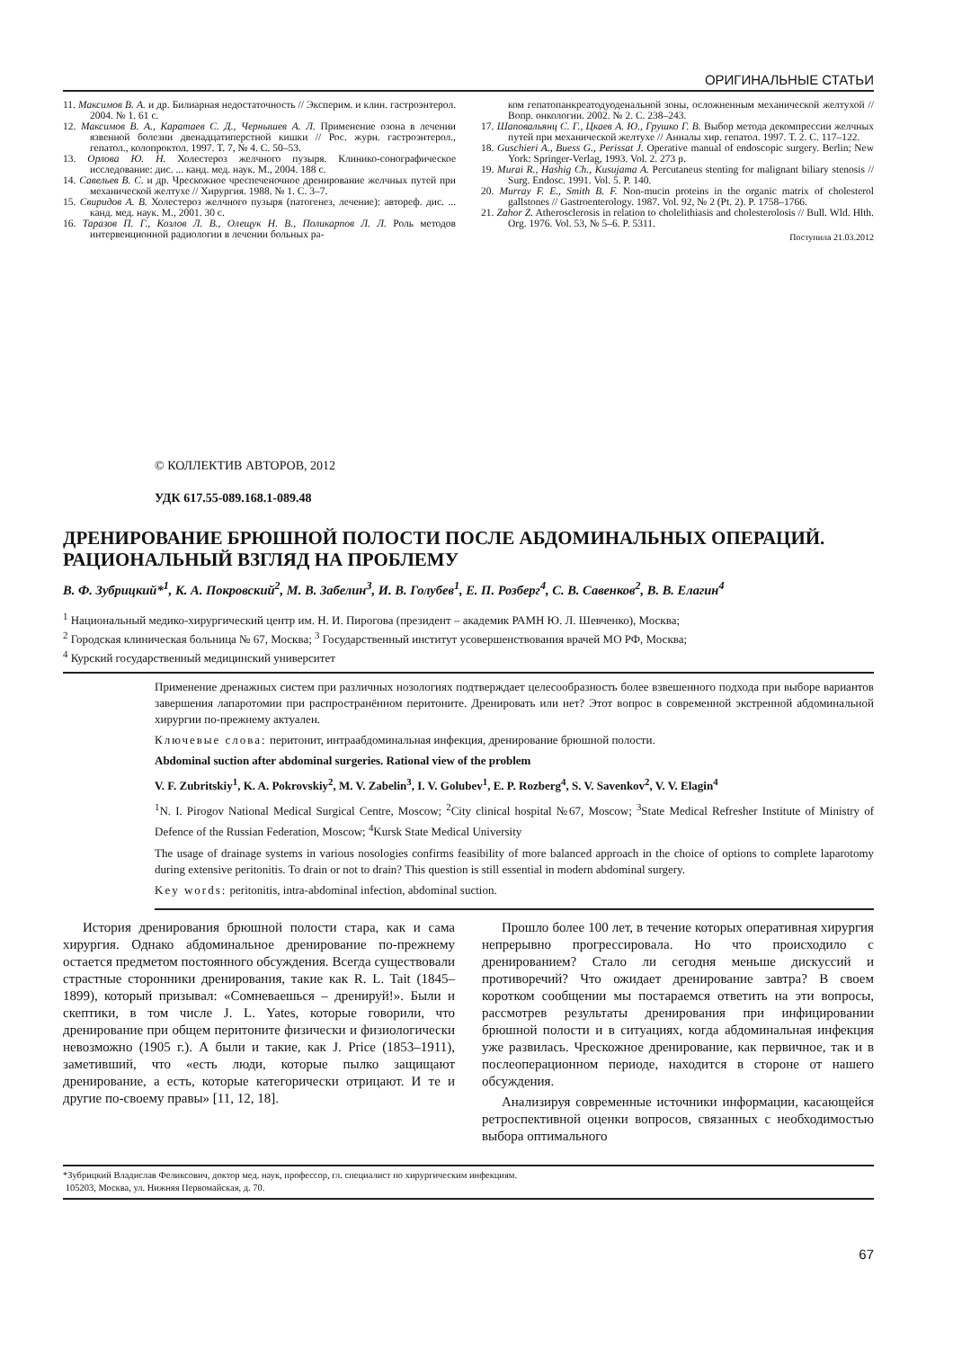ОРИГИНАЛЬНЫЕ СТАТЬИ
11. Максимов В. А. и др. Билиарная недостаточность // Эксперим. и клин. гастроэнтерол. 2004. № 1. 61 с.
12. Максимов В. А., Каратаев С. Д., Чернышев А. Л. Применение озона в лечении язвенной болезни двенадцатиперстной кишки // Рос. журн. гастроэнтерол., гепатол., колопроктол. 1997. Т. 7, № 4. С. 50–53.
13. Орлова Ю. Н. Холестероз желчного пузыря. Клинико-сонографическое исследование: дис. ... канд. мед. наук. М., 2004. 188 с.
14. Савельев В. С. и др. Чрескожное чреспеченочное дренирование желчных путей при механической желтухе // Хирургия. 1988. № 1. С. 3–7.
15. Свиридов А. В. Холестероз желчного пузыря (патогенез, лечение): автореф. дис. ... канд. мед. наук. М., 2001. 30 с.
16. Таразов П. Г., Козлов Л. В., Олещук Н. В., Поликарпов Л. Л. Роль методов интервенционной радиологии в лечении больных ра-
ком гепатопанкреатодуоденальной зоны, осложненным механической желтухой // Вопр. онкологии. 2002. № 2. С. 238–243.
17. Шаповальянц С. Г., Цкаев А. Ю., Грушко Г. В. Выбор метода декомпрессии желчных путей при механической желтухе // Анналы хир. гепатол. 1997. Т. 2. С. 117–122.
18. Guschieri A., Buess G., Perissat J. Operative manual of endoscopic surgery. Berlin; New York: Springer-Verlag, 1993. Vol. 2. 273 p.
19. Murai R., Hashig Ch., Kusujama A. Percutaneus stenting for malignant biliary stenosis // Surg. Endosc. 1991. Vol. 5. P. 140.
20. Murray F. E., Smith B. F. Non-mucin proteins in the organic matrix of cholesterol gallstones // Gastroenterology. 1987. Vol. 92, № 2 (Pt. 2). P. 1758–1766.
21. Zahor Z. Atherosclerosis in relation to cholelithiasis and cholesterolosis // Bull. Wld. Hlth. Org. 1976. Vol. 53, № 5–6. P. 5311.
Поступила 21.03.2012
© КОЛЛЕКТИВ АВТОРОВ, 2012
УДК 617.55-089.168.1-089.48
ДРЕНИРОВАНИЕ БРЮШНОЙ ПОЛОСТИ ПОСЛЕ АБДОМИНАЛЬНЫХ ОПЕРАЦИЙ. РАЦИОНАЛЬНЫЙ ВЗГЛЯД НА ПРОБЛЕМУ
В. Ф. Зубрицкий*<sup>1</sup>, К. А. Покровский<sup>2</sup>, М. В. Забелин<sup>3</sup>, И. В. Голубев<sup>1</sup>, Е. П. Розберг<sup>4</sup>, С. В. Савенков<sup>2</sup>, В. В. Елагин<sup>4</sup>
<sup>1</sup> Национальный медико-хирургический центр им. Н. И. Пирогова (президент – академик РАМН Ю. Л. Шевченко), Москва;
<sup>2</sup> Городская клиническая больница № 67, Москва; <sup>3</sup> Государственный институт усовершенствования врачей МО РФ, Москва;
<sup>4</sup> Курский государственный медицинский университет
Применение дренажных систем при различных нозологиях подтверждает целесообразность более взвешенного подхода при выборе вариантов завершения лапаротомии при распространённом перитоните. Дренировать или нет? Этот вопрос в современной экстренной абдоминальной хирургии по-прежнему актуален.
Ключевые слова: перитонит, интраабдоминальная инфекция, дренирование брюшной полости.
Abdominal suction after abdominal surgeries. Rational view of the problem
V. F. Zubritskiy<sup>1</sup>, K. A. Pokrovskiy<sup>2</sup>, M. V. Zabelin<sup>3</sup>, I. V. Golubev<sup>1</sup>, E. P. Rozberg<sup>4</sup>, S. V. Savenkov<sup>2</sup>, V. V. Elagin<sup>4</sup>
<sup>1</sup> N. I. Pirogov National Medical Surgical Centre, Moscow; <sup>2</sup>City clinical hospital №67, Moscow; <sup>3</sup>State Medical Refresher Institute of Ministry of Defence of the Russian Federation, Moscow; <sup>4</sup>Kursk State Medical University
The usage of drainage systems in various nosologies confirms feasibility of more balanced approach in the choice of options to complete laparotomy during extensive peritonitis. To drain or not to drain? This question is still essential in modern abdominal surgery.
Key words: peritonitis, intra-abdominal infection, abdominal suction.
История дренирования брюшной полости стара, как и сама хирургия. Однако абдоминальное дренирование по-прежнему остается предметом постоянного обсуждения. Всегда существовали страстные сторонники дренирования, такие как R. L. Tait (1845–1899), который призывал: «Сомневаешься – дренируй!». Были и скептики, в том числе J. L. Yates, которые говорили, что дренирование при общем перитоните физически и физиологически невозможно (1905 г.). А были и такие, как J. Price (1853–1911), заметивший, что «есть люди, которые пылко защищают дренирование, а есть, которые категорически отрицают. И те и другие по-своему правы» [11, 12, 18].
Прошло более 100 лет, в течение которых оперативная хирургия непрерывно прогрессировала. Но что происходило с дренированием? Стало ли сегодня меньше дискуссий и противоречий? Что ожидает дренирование завтра? В своем коротком сообщении мы постараемся ответить на эти вопросы, рассмотрев результаты дренирования при инфицировании брюшной полости и в ситуациях, когда абдоминальная инфекция уже развилась. Чрескожное дренирование, как первичное, так и в послеоперационном периоде, находится в стороне от нашего обсуждения.
Анализируя современные источники информации, касающейся ретроспективной оценки вопросов, связанных с необходимостью выбора оптимального
*Зубрицкий Владислав Феликсович, доктор мед. наук, профессор, гл. специалист по хирургическим инфекциям.
105203, Москва, ул. Нижняя Первомайская, д. 70.
67